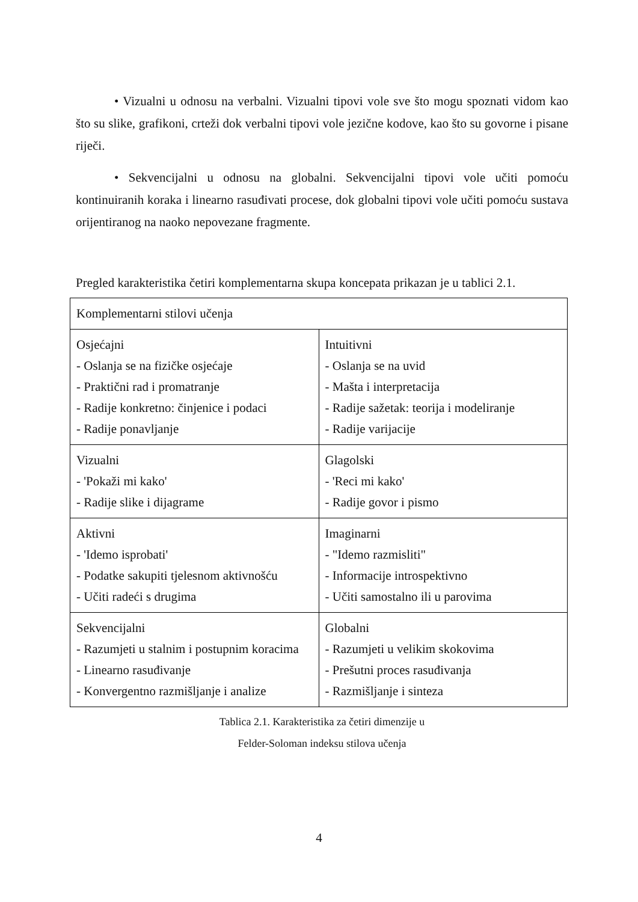• Vizualni u odnosu na verbalni. Vizualni tipovi vole sve što mogu spoznati vidom kao što su slike, grafikoni, crteži dok verbalni tipovi vole jezične kodove, kao što su govorne i pisane riječi.
• Sekvencijalni u odnosu na globalni. Sekvencijalni tipovi vole učiti pomoću kontinuiranih koraka i linearno rasuđivati procese, dok globalni tipovi vole učiti pomoću sustava orijentiranog na naoko nepovezane fragmente.
Pregled karakteristika četiri komplementarna skupa koncepata prikazan je u tablici 2.1.
| Komplementarni stilovi učenja | |
| Osjećajni - Oslanja se na fizičke osjećaje - Praktični rad i promatranje - Radije konkretno: činjenice i podaci - Radije ponavljanje | Intuitivni - Oslanja se na uvid - Mašta i interpretacija - Radije sažetak: teorija i modeliranje - Radije varijacije |
| Vizualni - 'Pokaži mi kako' - Radije slike i dijagrame | Glagolski - 'Reci mi kako' - Radije govor i pismo |
| Aktivni - 'Idemo isprobati' - Podatke sakupiti tjelesnom aktivnošću - Učiti radeći s drugima | Imaginarni - "Idemo razmisliti" - Informacije introspektivno - Učiti samostalno ili u parovima |
| Sekvencijalni - Razumjeti u stalnim i postupnim koracima - Linearno rasuđivanje - Konvergentno razmišljanje i analize | Globalni - Razumjeti u velikim skokovima - Prešutni proces rasuđivanja - Razmišljanje i sinteza |
Tablica 2.1. Karakteristika za četiri dimenzije u
Felder-Soloman indeksu stilova učenja
4